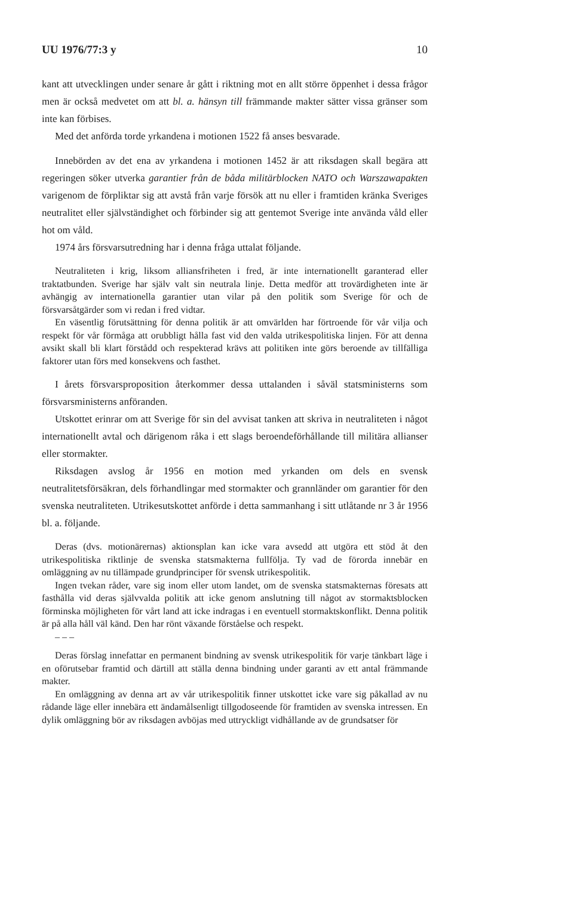UU 1976/77:3 y 10
kant att utvecklingen under senare år gått i riktning mot en allt större öppenhet i dessa frågor men är också medvetet om att bl. a. hänsyn till främmande makter sätter vissa gränser som inte kan förbises.
Med det anförda torde yrkandena i motionen 1522 få anses besvarade.
Innebörden av det ena av yrkandena i motionen 1452 är att riksdagen skall begära att regeringen söker utverka garantier från de båda militärblocken NATO och Warszawapakten varigenom de förpliktar sig att avstå från varje försök att nu eller i framtiden kränka Sveriges neutralitet eller självständighet och förbinder sig att gentemot Sverige inte använda våld eller hot om våld.
1974 års försvarsutredning har i denna fråga uttalat följande.
Neutraliteten i krig, liksom alliansfriheten i fred, är inte internationellt garanterad eller traktatbunden. Sverige har själv valt sin neutrala linje. Detta medför att trovärdigheten inte är avhängig av internationella garantier utan vilar på den politik som Sverige för och de försvarsåtgärder som vi redan i fred vidtar.
En väsentlig förutsättning för denna politik är att omvärlden har förtroende för vår vilja och respekt för vår förmåga att orubbligt hålla fast vid den valda utrikespolitiska linjen. För att denna avsikt skall bli klart förstådd och respekterad krävs att politiken inte görs beroende av tillfälliga faktorer utan förs med konsekvens och fasthet.
I årets försvarsproposition återkommer dessa uttalanden i såväl statsministerns som försvarsministerns anföranden.
Utskottet erinrar om att Sverige för sin del avvisat tanken att skriva in neutraliteten i något internationellt avtal och därigenom råka i ett slags beroendeförhållande till militära allianser eller stormakter.
Riksdagen avslog år 1956 en motion med yrkanden om dels en svensk neutralitetsförsäkran, dels förhandlingar med stormakter och grannländer om garantier för den svenska neutraliteten. Utrikesutskottet anförde i detta sammanhang i sitt utlåtande nr 3 år 1956 bl. a. följande.
Deras (dvs. motionärernas) aktionsplan kan icke vara avsedd att utgöra ett stöd åt den utrikespolitiska riktlinje de svenska statsmakterna fullfölja. Ty vad de förorda innebär en omläggning av nu tillämpade grundprinciper för svensk utrikespolitik.
Ingen tvekan råder, vare sig inom eller utom landet, om de svenska statsmakternas föresats att fasthålla vid deras självvalda politik att icke genom anslutning till något av stormaktsblocken förminska möjligheten för vårt land att icke indragas i en eventuell stormaktskonflikt. Denna politik är på alla håll väl känd. Den har rönt växande förståelse och respekt.
– – –
Deras förslag innefattar en permanent bindning av svensk utrikespolitik för varje tänkbart läge i en oförutsebar framtid och därtill att ställa denna bindning under garanti av ett antal främmande makter.
En omläggning av denna art av vår utrikespolitik finner utskottet icke vare sig påkallad av nu rådande läge eller innebära ett ändamålsenligt tillgodoseende för framtiden av svenska intressen. En dylik omläggning bör av riksdagen avböjas med uttryckligt vidhållande av de grundsatser för